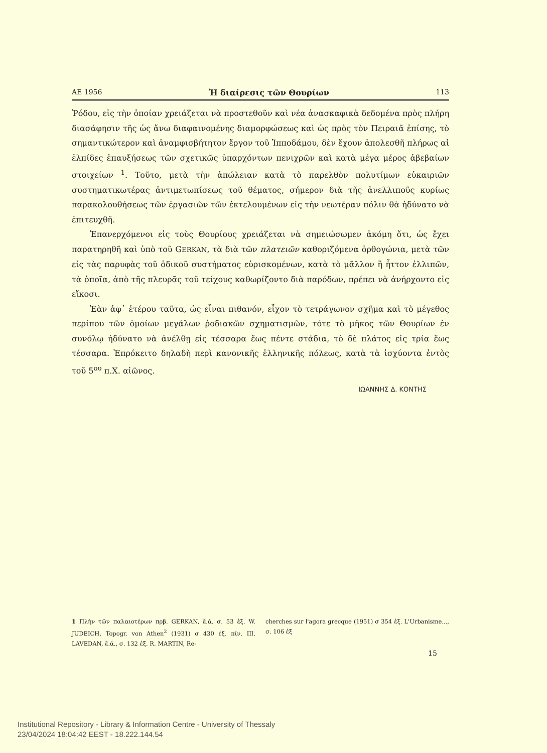ΑΕ 1956 Ἡ διαίρεσις τῶν Θουρίων 113
Ῥόδου, εἰς τὴν ὁποίαν χρειάζεται νὰ προστεθοῦν καὶ νέα ἀνασκαφικὰ δεδομένα πρὸς πλήρη διασάφησιν τῆς ὡς ἄνω διαφαινομένης διαμορφώσεως καὶ ὡς πρὸς τὸν Πειραιᾶ ἐπίσης, τὸ σημαντικώτερον καὶ ἀναμφισβήτητον ἔργον τοῦ Ἱπποδάμου, δὲν ἔχουν ἀπολεσθῆ πλήρως αἱ ἐλπίδες ἐπαυξήσεως τῶν σχετικῶς ὑπαρχόντων πενιχρῶν καὶ κατὰ μέγα μέρος ἀβεβαίων στοιχείων <sup>1</sup>. Τοῦτο, μετὰ τὴν ἀπώλειαν κατὰ τὸ παρελθὸν πολυτίμων εὐκαιριῶν συστηματικωτέρας ἀντιμετωπίσεως τοῦ θέματος, σήμερον διὰ τῆς ἀνελλιποῦς κυρίως παρακολουθήσεως τῶν ἐργασιῶν τῶν ἐκτελουμένων εἰς τὴν νεωτέραν πόλιν θὰ ἠδύνατο νὰ ἐπιτευχθῆ.
Ἐπανερχόμενοι εἰς τοὺς Θουρίους χρειάζεται νὰ σημειώσωμεν ἀκόμη ὅτι, ὡς ἔχει παρατηρηθῆ καὶ ὑπὸ τοῦ GERKAN, τὰ διὰ τῶν πλατειῶν καθοριζόμενα ὀρθογώνια, μετὰ τῶν εἰς τὰς παρυφὰς τοῦ ὁδικοῦ συστήματος εὑρισκομένων, κατὰ τὸ μᾶλλον ἢ ἧττον ἐλλιπῶν, τὰ ὁποῖα, ἀπὸ τῆς πλευρᾶς τοῦ τείχους καθωρίζοντο διὰ παρόδων, πρέπει νὰ ἀνήρχοντο εἰς εἴκοσι.
Ἐὰν ἀφ᾽ ἑτέρου ταῦτα, ὡς εἶναι πιθανόν, εἶχον τὸ τετράγωνον σχῆμα καὶ τὸ μέγεθος περίπου τῶν ὁμοίων μεγάλων ῥοδιακῶν σχηματισμῶν, τότε τὸ μῆκος τῶν Θουρίων ἐν συνόλῳ ἠδύνατο νὰ ἀνέλθῃ εἰς τέσσαρα ἕως πέντε στάδια, τὸ δὲ πλάτος εἰς τρία ἕως τέσσαρα. Ἐπρόκειτο δηλαδὴ περὶ κανονικῆς ἑλληνικῆς πόλεως, κατὰ τὰ ἰσχύοντα ἐντὸς τοῦ 5<sup>ου</sup> π.Χ. αἰῶνος.
ΙΩΑΝΝΗΣ Δ. ΚΟΝΤΗΣ
1 Πλὴν τῶν παλαιοτέρων πρβ. GERKAN, ἔ.ά. σ. 53 ἑξ. W. JUDEICH, Topogr. von Athen<sup>2</sup> (1931) σ 430 ἑξ. πίν. III. LAVEDAN, ἔ.ά., σ. 132 ἑξ. R. MARTIN, Re-
cherches sur l'agora grecque (1951) σ 354 ἑξ. L'Urbanisme..., σ. 106 ἑξ
15
Institutional Repository - Library & Information Centre - University of Thessaly
23/04/2024 18:04:42 EEST - 18.222.144.54